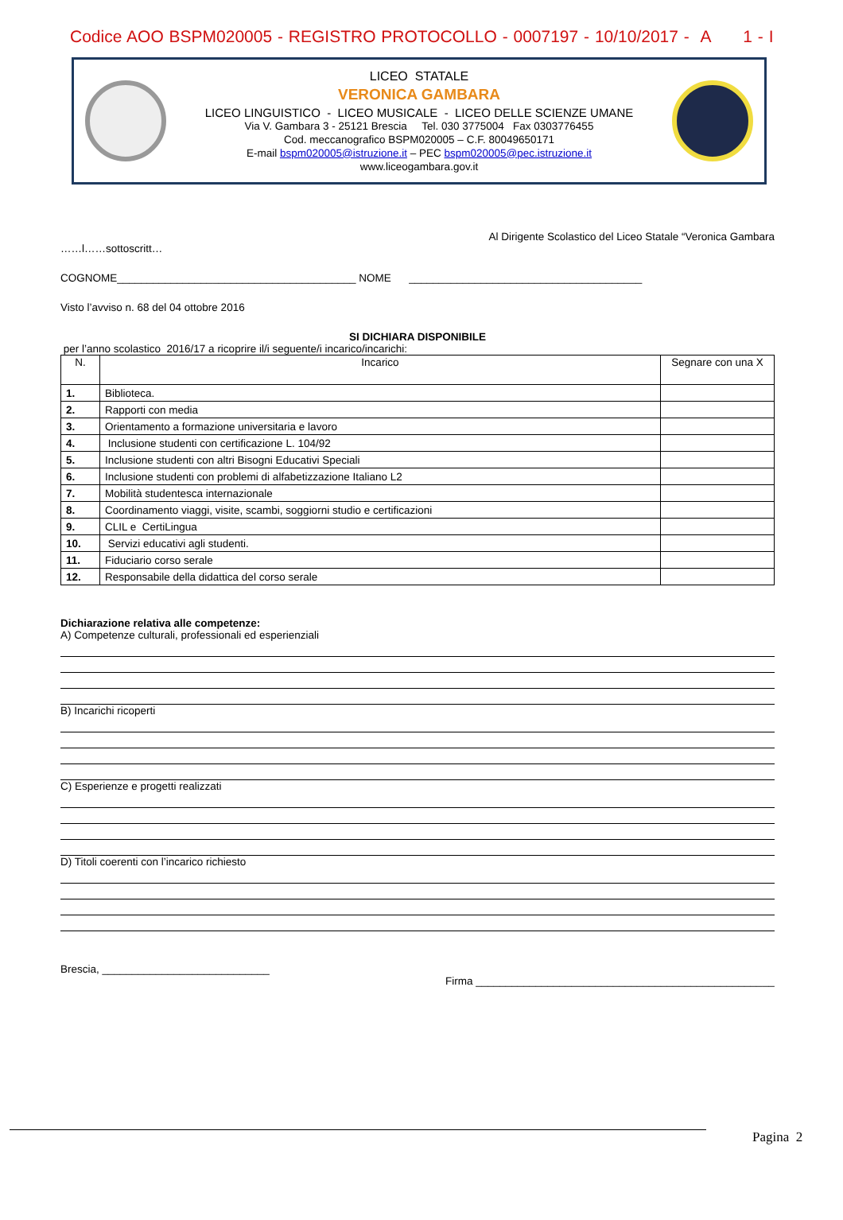Codice AOO BSPM020005 - REGISTRO PROTOCOLLO - 0007197 - 10/10/2017 - A 1 - I
LICEO STATALE
VERONICA GAMBARA
LICEO LINGUISTICO - LICEO MUSICALE - LICEO DELLE SCIENZE UMANE
Via V. Gambara 3 - 25121 Brescia Tel. 030 3775004 Fax 0303776455
Cod. meccanografico BSPM020005 – C.F. 80049650171
E-mail bspm020005@istruzione.it – PEC bspm020005@pec.istruzione.it
www.liceogambara.gov.it
Al Dirigente Scolastico del Liceo Statale “Veronica Gambara
……l……sottoscritt…
COGNOME________________________________________ NOME _______________________________________
Visto l’avviso n. 68 del 04 ottobre 2016
SI DICHIARA DISPONIBILE
per l’anno scolastico 2016/17 a ricoprire il/i seguente/i incarico/incarichi:
| N. | Incarico | Segnare con una X |
| --- | --- | --- |
| 1. | Biblioteca. | |
| 2. | Rapporti con media | |
| 3. | Orientamento a formazione universitaria e lavoro | |
| 4. | Inclusione studenti con certificazione L. 104/92 | |
| 5. | Inclusione studenti con altri Bisogni Educativi Speciali | |
| 6. | Inclusione studenti con problemi di alfabetizzazione Italiano L2 | |
| 7. | Mobilità studentesca internazionale | |
| 8. | Coordinamento viaggi, visite, scambi, soggiorni studio e certificazioni | |
| 9. | CLIL e CertiLingua | |
| 10. | Servizi educativi agli studenti. | |
| 11. | Fiduciario corso serale | |
| 12. | Responsabile della didattica del corso serale | |
Dichiarazione relativa alle competenze:
A) Competenze culturali, professionali ed esperienziali
B) Incarichi ricoperti
C) Esperienze e progetti realizzati
D) Titoli coerenti con l’incarico richiesto
Brescia, ____________________________
Firma __________________________________________________
Pagina 2